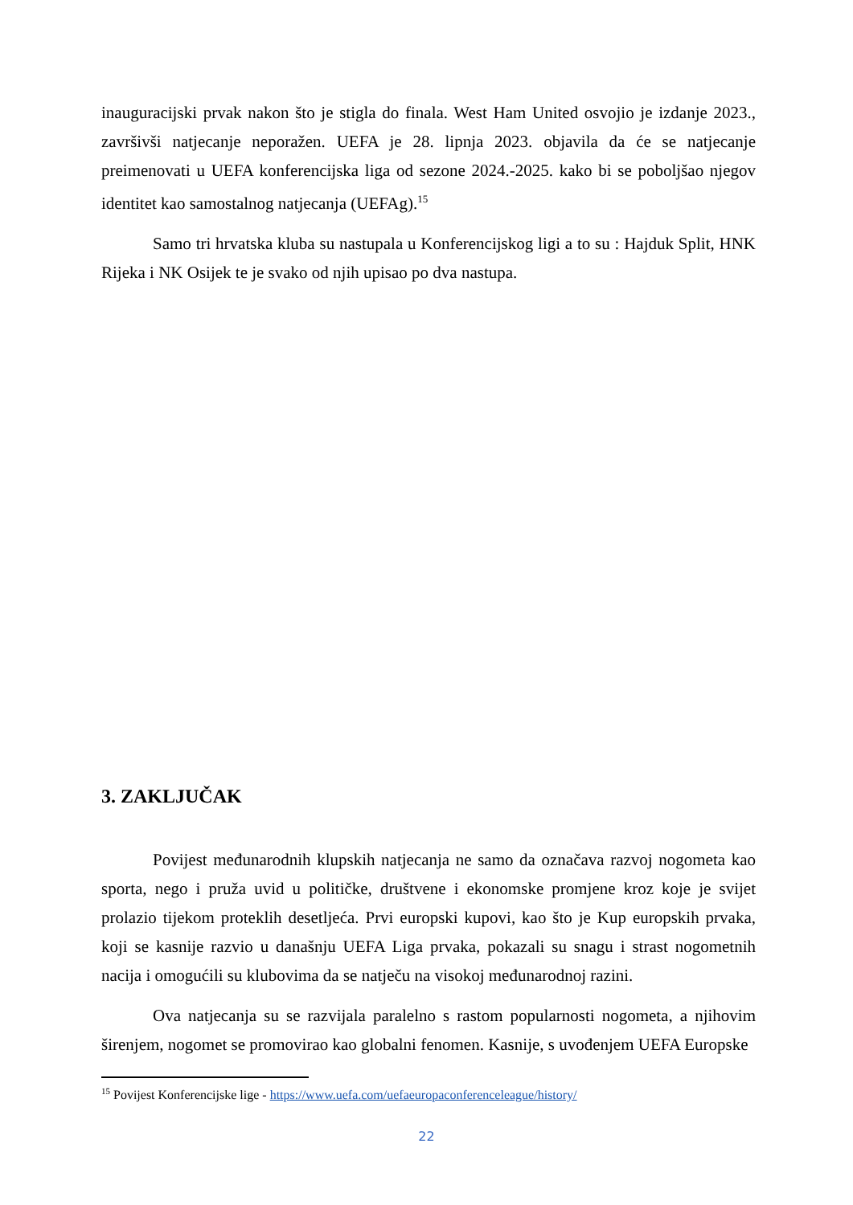inauguracijski prvak nakon što je stigla do finala. West Ham United osvojio je izdanje 2023., završivši natjecanje neporažen. UEFA je 28. lipnja 2023. objavila da će se natjecanje preimenovati u UEFA konferencijska liga od sezone 2024.-2025. kako bi se poboljšao njegov identitet kao samostalnog natjecanja (UEFAg).<sup>15</sup>
Samo tri hrvatska kluba su nastupala u Konferencijskog ligi a to su : Hajduk Split, HNK Rijeka i NK Osijek te je svako od njih upisao po dva nastupa.
3. ZAKLJUČAK
Povijest međunarodnih klupskih natjecanja ne samo da označava razvoj nogometa kao sporta, nego i pruža uvid u političke, društvene i ekonomske promjene kroz koje je svijet prolazio tijekom proteklih desetljeća. Prvi europski kupovi, kao što je Kup europskih prvaka, koji se kasnije razvio u današnju UEFA Liga prvaka, pokazali su snagu i strast nogometnih nacija i omogućili su klubovima da se natječu na visokoj međunarodnoj razini.
Ova natjecanja su se razvijala paralelno s rastom popularnosti nogometa, a njihovim širenjem, nogomet se promovirao kao globalni fenomen. Kasnije, s uvođenjem UEFA Europske
<sup>15</sup> Povijest Konferencijske lige - https://www.uefa.com/uefaeuropaconferenceleague/history/
22